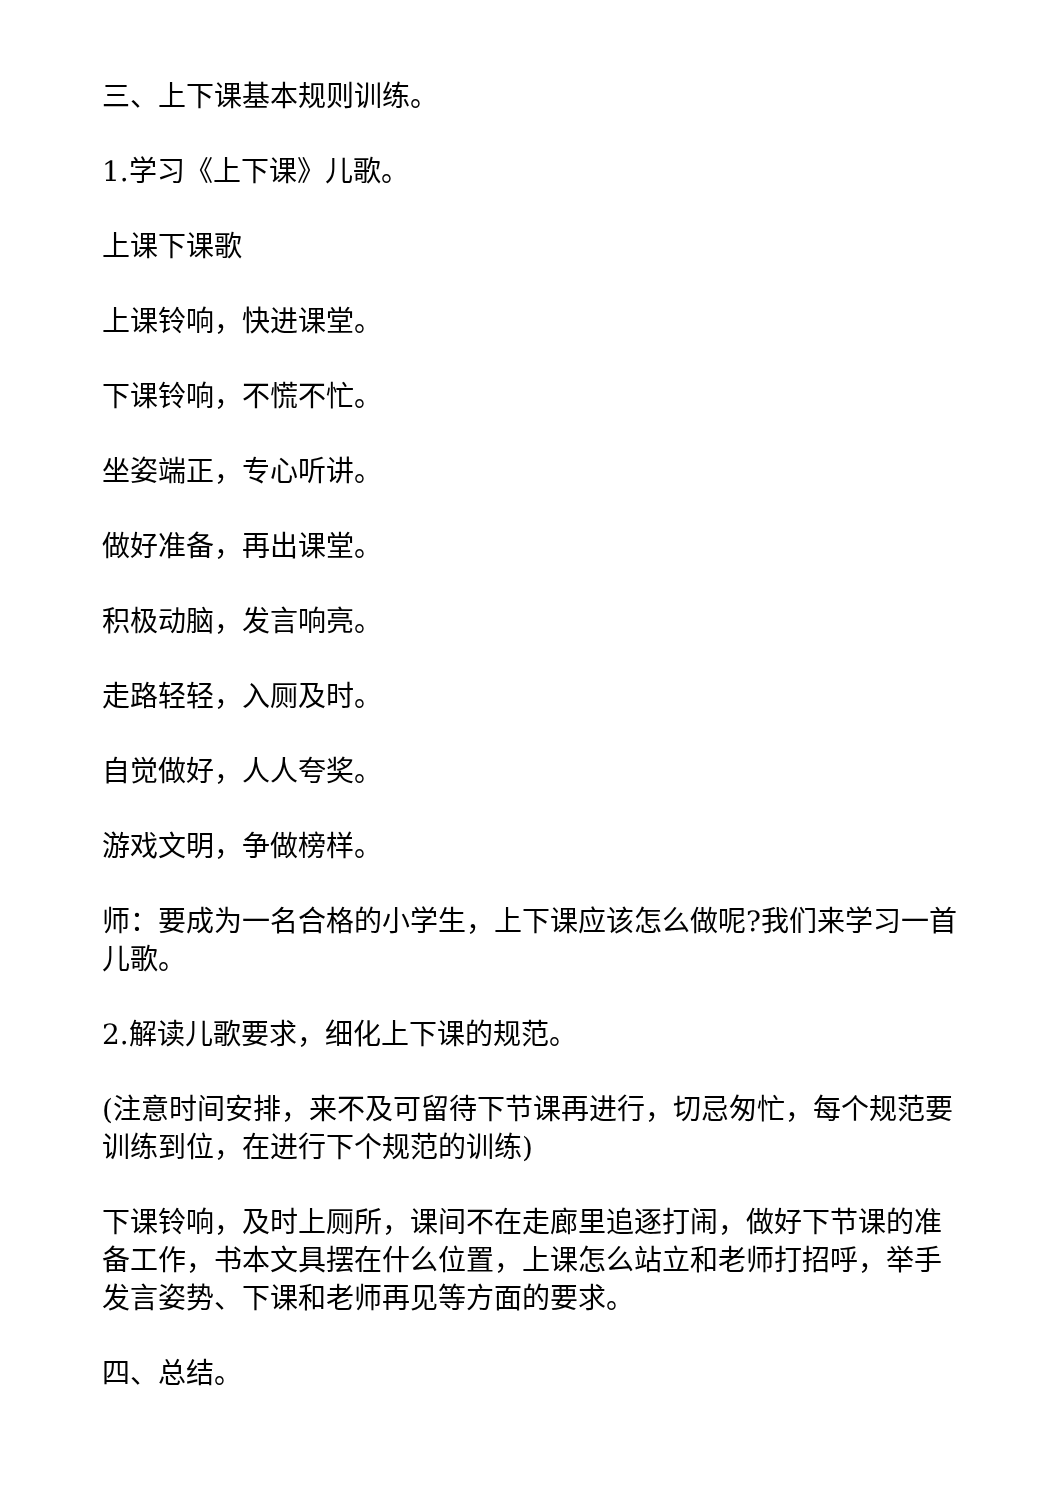三、上下课基本规则训练。
1.学习《上下课》儿歌。
上课下课歌
上课铃响，快进课堂。
下课铃响，不慌不忙。
坐姿端正，专心听讲。
做好准备，再出课堂。
积极动脑，发言响亮。
走路轻轻，入厕及时。
自觉做好，人人夸奖。
游戏文明，争做榜样。
师：要成为一名合格的小学生，上下课应该怎么做呢?我们来学习一首儿歌。
2.解读儿歌要求，细化上下课的规范。
(注意时间安排，来不及可留待下节课再进行，切忌匆忙，每个规范要训练到位，在进行下个规范的训练)
下课铃响，及时上厕所，课间不在走廊里追逐打闹，做好下节课的准备工作，书本文具摆在什么位置，上课怎么站立和老师打招呼，举手发言姿势、下课和老师再见等方面的要求。
四、总结。